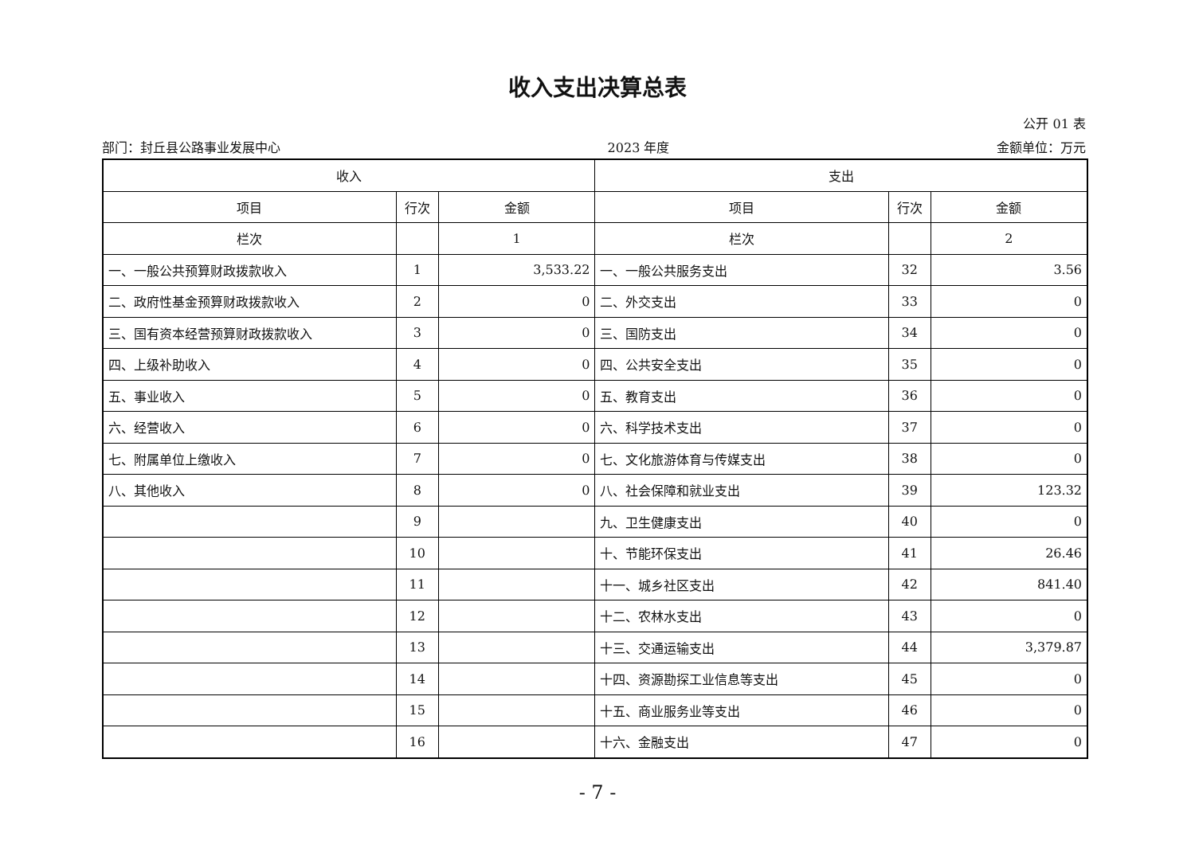收入支出决算总表
公开 01 表
部门：封丘县公路事业发展中心 2023 年度 金额单位：万元
| 收入 | | | 支出 | | |
| --- | --- | --- | --- | --- | --- |
| 项目 | 行次 | 金额 | 项目 | 行次 | 金额 |
| 栏次 | | 1 | 栏次 | | 2 |
| 一、一般公共预算财政拨款收入 | 1 | 3,533.22 | 一、一般公共服务支出 | 32 | 3.56 |
| 二、政府性基金预算财政拨款收入 | 2 | 0 | 二、外交支出 | 33 | 0 |
| 三、国有资本经营预算财政拨款收入 | 3 | 0 | 三、国防支出 | 34 | 0 |
| 四、上级补助收入 | 4 | 0 | 四、公共安全支出 | 35 | 0 |
| 五、事业收入 | 5 | 0 | 五、教育支出 | 36 | 0 |
| 六、经营收入 | 6 | 0 | 六、科学技术支出 | 37 | 0 |
| 七、附属单位上缴收入 | 7 | 0 | 七、文化旅游体育与传媒支出 | 38 | 0 |
| 八、其他收入 | 8 | 0 | 八、社会保障和就业支出 | 39 | 123.32 |
| | 9 | | 九、卫生健康支出 | 40 | 0 |
| | 10 | | 十、节能环保支出 | 41 | 26.46 |
| | 11 | | 十一、城乡社区支出 | 42 | 841.40 |
| | 12 | | 十二、农林水支出 | 43 | 0 |
| | 13 | | 十三、交通运输支出 | 44 | 3,379.87 |
| | 14 | | 十四、资源勘探工业信息等支出 | 45 | 0 |
| | 15 | | 十五、商业服务业等支出 | 46 | 0 |
| | 16 | | 十六、金融支出 | 47 | 0 |
- 7 -